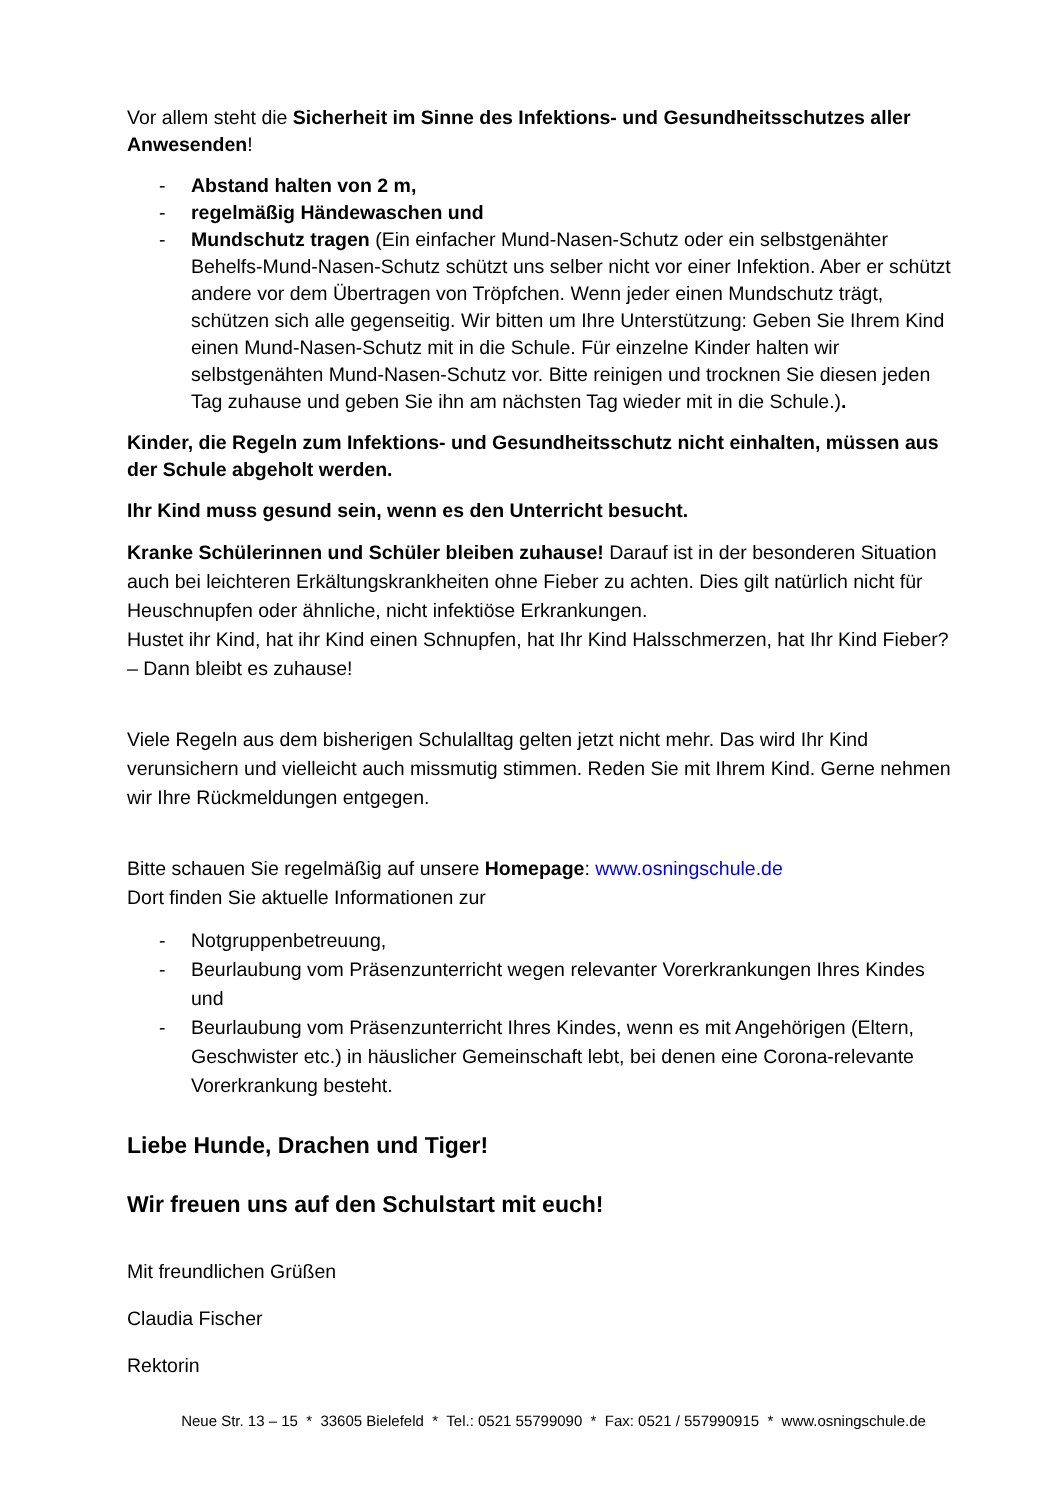Vor allem steht die Sicherheit im Sinne des Infektions- und Gesundheitsschutzes aller Anwesenden!
- Abstand halten von 2 m,
- regelmäßig Händewaschen und
- Mundschutz tragen (Ein einfacher Mund-Nasen-Schutz oder ein selbstgenähter Behelfs-Mund-Nasen-Schutz schützt uns selber nicht vor einer Infektion. Aber er schützt andere vor dem Übertragen von Tröpfchen. Wenn jeder einen Mundschutz trägt, schützen sich alle gegenseitig. Wir bitten um Ihre Unterstützung: Geben Sie Ihrem Kind einen Mund-Nasen-Schutz mit in die Schule. Für einzelne Kinder halten wir selbstgenähten Mund-Nasen-Schutz vor. Bitte reinigen und trocknen Sie diesen jeden Tag zuhause und geben Sie ihn am nächsten Tag wieder mit in die Schule.).
Kinder, die Regeln zum Infektions- und Gesundheitsschutz nicht einhalten, müssen aus der Schule abgeholt werden.
Ihr Kind muss gesund sein, wenn es den Unterricht besucht.
Kranke Schülerinnen und Schüler bleiben zuhause! Darauf ist in der besonderen Situation auch bei leichteren Erkältungskrankheiten ohne Fieber zu achten. Dies gilt natürlich nicht für Heuschnupfen oder ähnliche, nicht infektiöse Erkrankungen.
Hustet ihr Kind, hat ihr Kind einen Schnupfen, hat Ihr Kind Halsschmerzen, hat Ihr Kind Fieber? – Dann bleibt es zuhause!
Viele Regeln aus dem bisherigen Schulalltag gelten jetzt nicht mehr. Das wird Ihr Kind verunsichern und vielleicht auch missmutig stimmen. Reden Sie mit Ihrem Kind. Gerne nehmen wir Ihre Rückmeldungen entgegen.
Bitte schauen Sie regelmäßig auf unsere Homepage: www.osningschule.de
Dort finden Sie aktuelle Informationen zur
- Notgruppenbetreuung,
- Beurlaubung vom Präsenzunterricht wegen relevanter Vorerkrankungen Ihres Kindes und
- Beurlaubung vom Präsenzunterricht Ihres Kindes, wenn es mit Angehörigen (Eltern, Geschwister etc.) in häuslicher Gemeinschaft lebt, bei denen eine Corona-relevante Vorerkrankung besteht.
Liebe Hunde, Drachen und Tiger!
Wir freuen uns auf den Schulstart mit euch!
Mit freundlichen Grüßen
Claudia Fischer
Rektorin
Neue Str. 13 – 15 * 33605 Bielefeld * Tel.: 0521 55799090 * Fax: 0521 / 557990915 * www.osningschule.de